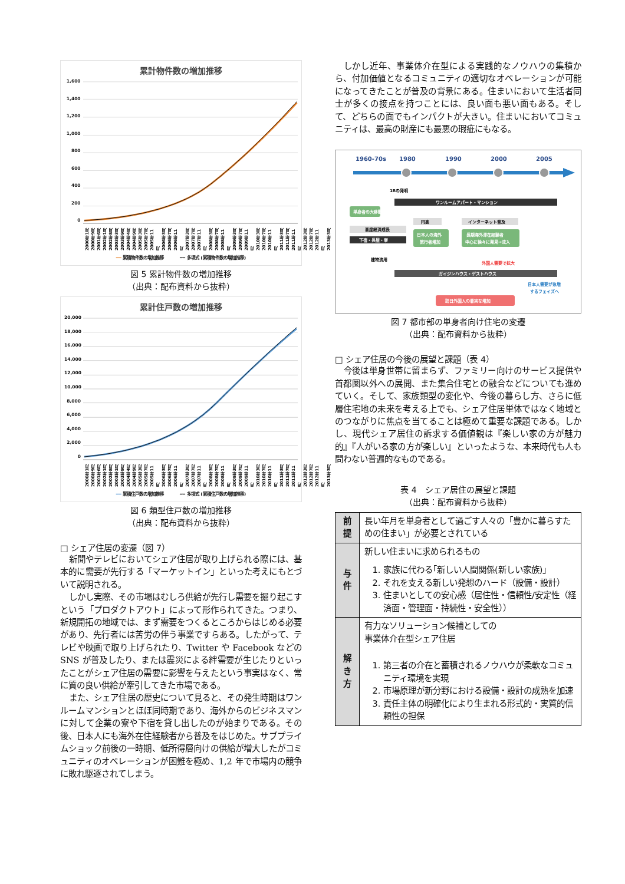累計物件数の増加推移
1,600
1,400
1,200
1,000
800
600
400
200
0
2000年1月 2000年9月 2001年6月 2002年1月 2002年8月 2003年3月 2003年9月 2004年4月 2004年9月 2005年3月 2005年7月 2005年11月 2006年3月 2006年7月 2006年11月 2007年3月 2007年7月 2007年11月 2008年3月 2008年7月 2008年11月 2009年3月 2009年7月 2009年11月 2010年3月 2010年7月 2010年11月 2011年3月 2011年7月 2011年11月 2012年3月 2012年7月 2012年11月 2013年3月
━━ 累積物件数の増加推移 ━━ 多項式 (累積物件数の増加推移)
図 5 累計物件数の増加推移
（出典：配布資料から抜粋）
累計住戸数の増加推移
20,000
18,000
16,000
14,000
12,000
10,000
8,000
6,000
4,000
2,000
0
2000年1月 2000年9月 2001年6月 2002年1月 2002年8月 2003年1月 2003年9月 2004年4月 2004年9月 2005年3月 2005年7月 2005年11月 2006年3月 2006年7月 2006年11月 2007年3月 2007年7月 2007年11月 2008年3月 2008年7月 2008年11月 2009年3月 2009年7月 2009年11月 2010年3月 2010年7月 2010年11月 2011年3月 2011年7月 2011年11月 2012年3月 2012年7月 2012年11月 2013年3月
━━ 累積住戸数の増加推移 ━━ 多項式 (累積住戸数の増加推移)
図 6 類型住戸数の増加推移
（出典：配布資料から抜粋）
□ シェア住居の変遷（図 7）
新聞やテレビにおいてシェア住居が取り上げられる際には、基本的に需要が先行する「マーケットイン」といった考えにもとづいて説明される。
しかし実際、その市場はむしろ供給が先行し需要を掘り起こすという「プロダクトアウト」によって形作られてきた。つまり、新規開拓の地域では、まず需要をつくるところからはじめる必要があり、先行者には苦労の伴う事業ですらある。したがって、テレビや映画で取り上げられたり、Twitter や Facebook などの SNS が普及したり、または震災による絆需要が生じたりといったことがシェア住居の需要に影響を与えたという事実はなく、常に質の良い供給が牽引してきた市場である。
また、シェア住居の歴史について見ると、その発生時期はワンルームマンションとほぼ同時期であり、海外からのビジネスマンに対して企業の寮や下宿を貸し出したのが始まりである。その後、日本人にも海外在住経験者から普及をはじめた。サブプライムショック前後の一時期、低所得層向けの供給が増大したがコミュニティのオペレーションが困難を極め、1,2 年で市場内の競争に敗れ駆逐されてしまう。
しかし近年、事業体介在型による実践的なノウハウの集積から、付加価値となるコミュニティの適切なオペレーションが可能になってきたことが普及の背景にある。住まいにおいて生活者同士が多くの接点を持つことには、良い面も悪い面もある。そして、どちらの面でもインパクトが大きい。住まいにおいてコミュニティは、最高の財産にも最悪の瑕疵にもなる。
1960-70s
1980
1990
2000
2005
1Rの発明
ワンルームアパート・マンション
単身者の大移動
高度経済成長
下宿・長屋・寮
円高
日本人の海外
旅行者増加
インターネット普及
長期海外滞在経験者
中心に徐々に発見→流入
建物流用
外国人需要で拡大
ガイジンハウス・ゲストハウス
日本人需要が急増
するフェイズへ
訪日外国人の着実な増加
図 7 都市部の単身者向け住宅の変遷
（出典：配布資料から抜粋）
□ シェア住居の今後の展望と課題（表 4）
今後は単身世帯に留まらず、ファミリー向けのサービス提供や首都圏以外への展開、また集合住宅との融合などについても進めていく。そして、家族類型の変化や、今後の暮らし方、さらに低層住宅地の未来を考える上でも、シェア住居単体ではなく地域とのつながりに焦点を当てることは極めて重要な課題である。しかし、現代シェア居住の訴求する価値観は『楽しい家の方が魅力的』『人がいる家の方が楽しい』といったような、本来時代も人も問わない普遍的なものである。
表 4　シェア居住の展望と課題
（出典：配布資料から抜粋）
| 前提 | 長い年月を単身者として過ごす人々の「豊かに暮らすための住まい」が必要とされている |
| 与件 | 新しい住まいに求められるもの 1. 家族に代わる｢新しい人間関係(新しい家族)｣ 2. それを支える新しい発想のハード（設備・設計） 3. 住まいとしての安心感（居住性・信頼性/安定性（経済面・管理面・持続性・安全性）） |
| 解き方 | 有力なソリューション候補としての 事業体介在型シェア住居 1. 第三者の介在と蓄積されるノウハウが柔軟なコミュニティ環境を実現 2. 市場原理が新分野における設備・設計の成熟を加速 3. 責任主体の明確化により生まれる形式的・実質的信頼性の担保 |